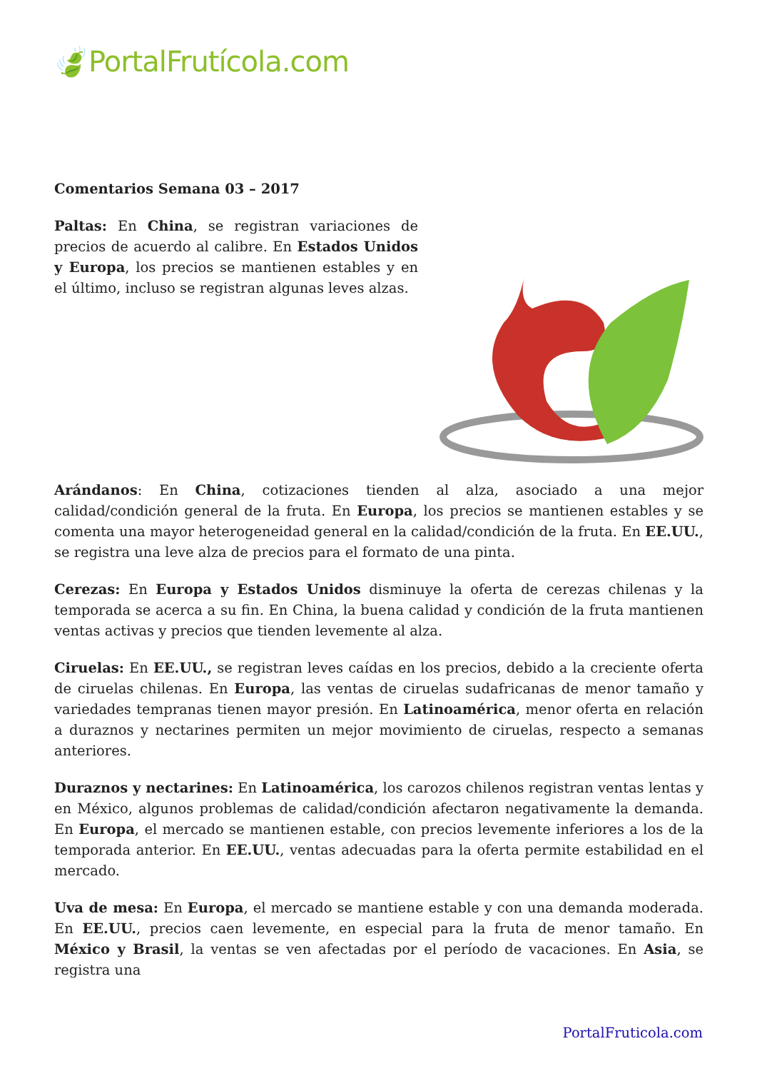🍃PortalFrutícola.com
Comentarios Semana 03 – 2017
Paltas: En China, se registran variaciones de precios de acuerdo al calibre. En Estados Unidos y Europa, los precios se mantienen estables y en el último, incluso se registran algunas leves alzas.
Arándanos: En China, cotizaciones tienden al alza, asociado a una mejor calidad/condición general de la fruta. En Europa, los precios se mantienen estables y se comenta una mayor heterogeneidad general en la calidad/condición de la fruta. En EE.UU., se registra una leve alza de precios para el formato de una pinta.
Cerezas: En Europa y Estados Unidos disminuye la oferta de cerezas chilenas y la temporada se acerca a su fin. En China, la buena calidad y condición de la fruta mantienen ventas activas y precios que tienden levemente al alza.
Ciruelas: En EE.UU., se registran leves caídas en los precios, debido a la creciente oferta de ciruelas chilenas. En Europa, las ventas de ciruelas sudafricanas de menor tamaño y variedades tempranas tienen mayor presión. En Latinoamérica, menor oferta en relación a duraznos y nectarines permiten un mejor movimiento de ciruelas, respecto a semanas anteriores.
Duraznos y nectarines: En Latinoamérica, los carozos chilenos registran ventas lentas y en México, algunos problemas de calidad/condición afectaron negativamente la demanda. En Europa, el mercado se mantienen estable, con precios levemente inferiores a los de la temporada anterior. En EE.UU., ventas adecuadas para la oferta permite estabilidad en el mercado.
Uva de mesa: En Europa, el mercado se mantiene estable y con una demanda moderada. En EE.UU., precios caen levemente, en especial para la fruta de menor tamaño. En México y Brasil, la ventas se ven afectadas por el período de vacaciones. En Asia, se registra una
PortalFruticola.com